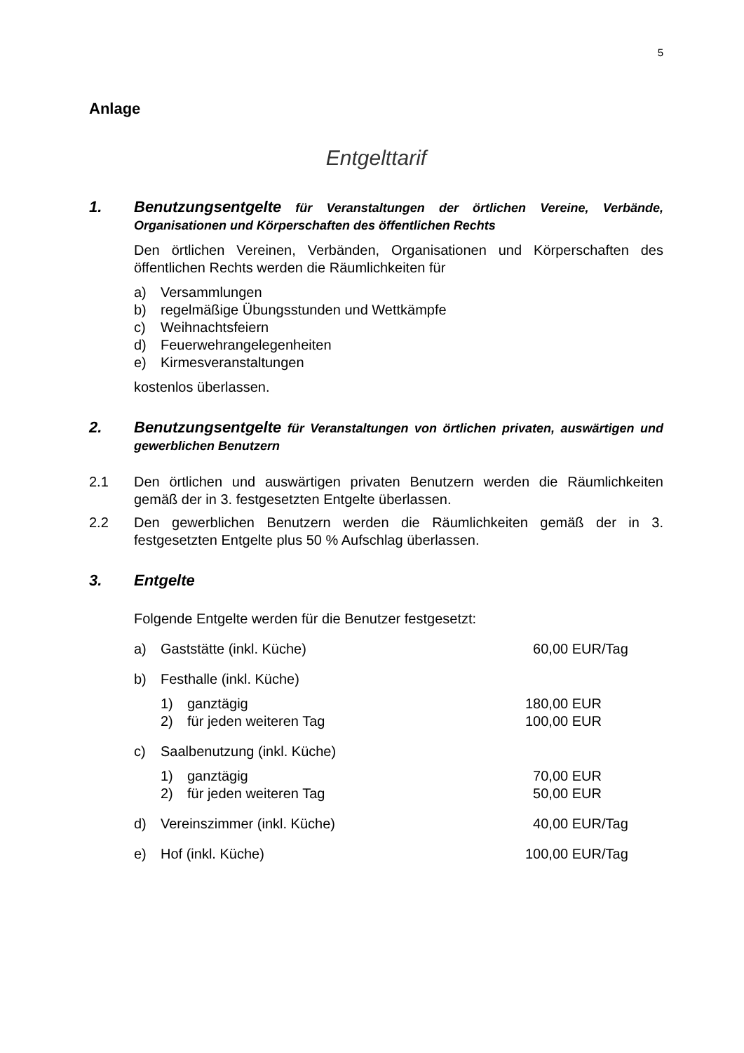5
Anlage
Entgelttarif
1. Benutzungsentgelte für Veranstaltungen der örtlichen Vereine, Verbände, Organisationen und Körperschaften des öffentlichen Rechts
Den örtlichen Vereinen, Verbänden, Organisationen und Körperschaften des öffentlichen Rechts werden die Räumlichkeiten für
a) Versammlungen
b) regelmäßige Übungsstunden und Wettkämpfe
c) Weihnachtsfeiern
d) Feuerwehrangelegenheiten
e) Kirmesveranstaltungen
kostenlos überlassen.
2. Benutzungsentgelte für Veranstaltungen von örtlichen privaten, auswärtigen und gewerblichen Benutzern
2.1 Den örtlichen und auswärtigen privaten Benutzern werden die Räumlichkeiten gemäß der in 3. festgesetzten Entgelte überlassen.
2.2 Den gewerblichen Benutzern werden die Räumlichkeiten gemäß der in 3. festgesetzten Entgelte plus 50 % Aufschlag überlassen.
3. Entgelte
Folgende Entgelte werden für die Benutzer festgesetzt:
a) Gaststätte (inkl. Küche) 60,00 EUR/Tag
b) Festhalle (inkl. Küche)
1) ganztägig 180,00 EUR
2) für jeden weiteren Tag 100,00 EUR
c) Saalbenutzung (inkl. Küche)
1) ganztägig 70,00 EUR
2) für jeden weiteren Tag 50,00 EUR
d) Vereinszimmer (inkl. Küche) 40,00 EUR/Tag
e) Hof (inkl. Küche) 100,00 EUR/Tag